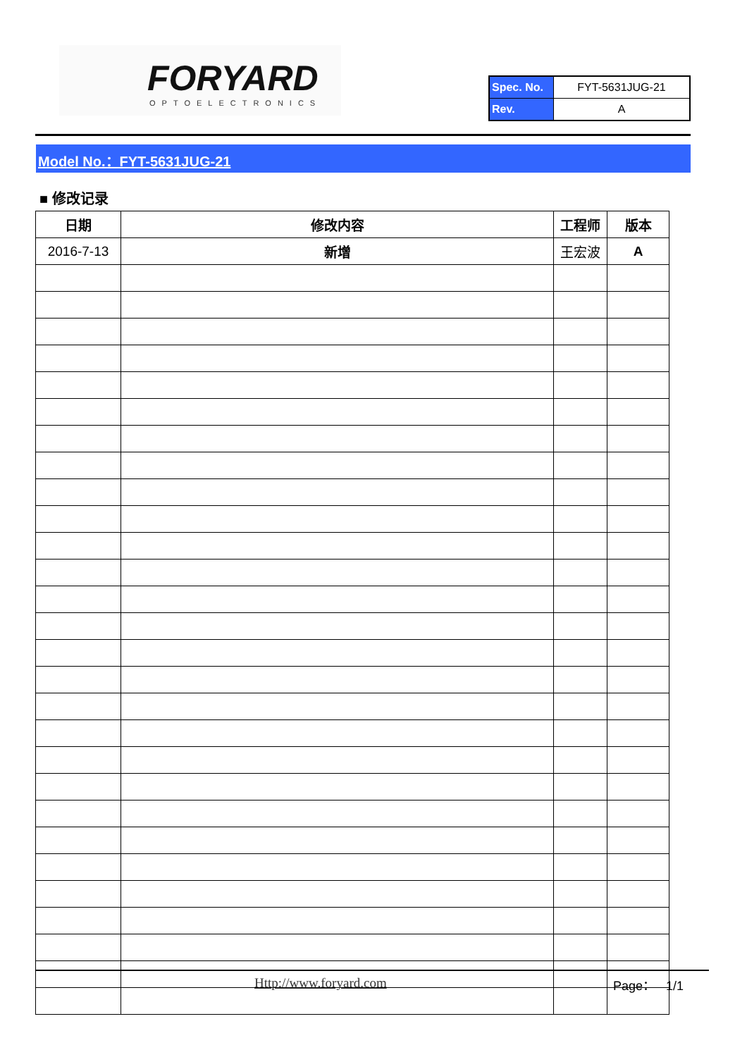FORYARD
OPTOELECTRONICS
| Spec. No. | FYT-5631JUG-21 |
| Rev. | A |
Model No.：FYT-5631JUG-21
■ 修改记录
| 日期 | 修改内容 | 工程师 | 版本 |
| --- | --- | --- | --- |
| 2016-7-13 | 新增 | 王宏波 | A |
Http://www.foryard.com Page： 1/1